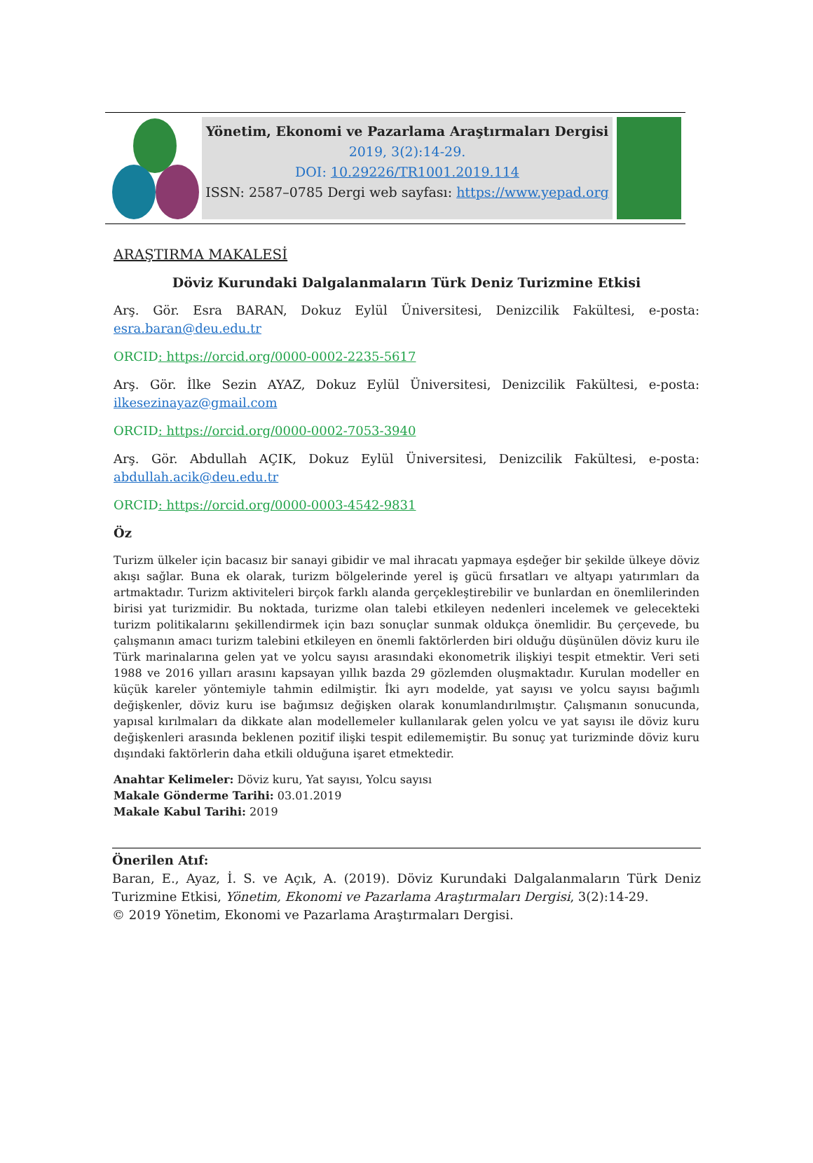Yönetim, Ekonomi ve Pazarlama Araştırmaları Dergisi
2019, 3(2):14-29.
DOI: 10.29226/TR1001.2019.114
ISSN: 2587–0785 Dergi web sayfası: https://www.yepad.org
ARAŞTIRMA MAKALESİ
Döviz Kurundaki Dalgalanmaların Türk Deniz Turizmine Etkisi
Arş. Gör. Esra BARAN, Dokuz Eylül Üniversitesi, Denizcilik Fakültesi, e-posta: esra.baran@deu.edu.tr
ORCID: https://orcid.org/0000-0002-2235-5617
Arş. Gör. İlke Sezin AYAZ, Dokuz Eylül Üniversitesi, Denizcilik Fakültesi, e-posta: ilkesezinayaz@gmail.com
ORCID: https://orcid.org/0000-0002-7053-3940
Arş. Gör. Abdullah AÇIK, Dokuz Eylül Üniversitesi, Denizcilik Fakültesi, e-posta: abdullah.acik@deu.edu.tr
ORCID: https://orcid.org/0000-0003-4542-9831
Öz
Turizm ülkeler için bacasız bir sanayi gibidir ve mal ihracatı yapmaya eşdeğer bir şekilde ülkeye döviz akışı sağlar. Buna ek olarak, turizm bölgelerinde yerel iş gücü fırsatları ve altyapı yatırımları da artmaktadır. Turizm aktiviteleri birçok farklı alanda gerçekleştirebilir ve bunlardan en önemlilerinden birisi yat turizmidir. Bu noktada, turizme olan talebi etkileyen nedenleri incelemek ve gelecekteki turizm politikalarını şekillendirmek için bazı sonuçlar sunmak oldukça önemlidir. Bu çerçevede, bu çalışmanın amacı turizm talebini etkileyen en önemli faktörlerden biri olduğu düşünülen döviz kuru ile Türk marinalarına gelen yat ve yolcu sayısı arasındaki ekonometrik ilişkiyi tespit etmektir. Veri seti 1988 ve 2016 yılları arasını kapsayan yıllık bazda 29 gözlemden oluşmaktadır. Kurulan modeller en küçük kareler yöntemiyle tahmin edilmiştir. İki ayrı modelde, yat sayısı ve yolcu sayısı bağımlı değişkenler, döviz kuru ise bağımsız değişken olarak konumlandırılmıştır. Çalışmanın sonucunda, yapısal kırılmaları da dikkate alan modellemeler kullanılarak gelen yolcu ve yat sayısı ile döviz kuru değişkenleri arasında beklenen pozitif ilişki tespit edilememiştir. Bu sonuç yat turizminde döviz kuru dışındaki faktörlerin daha etkili olduğuna işaret etmektedir.
Anahtar Kelimeler: Döviz kuru, Yat sayısı, Yolcu sayısı
Makale Gönderme Tarihi: 03.01.2019
Makale Kabul Tarihi: 2019
Önerilen Atıf:
Baran, E., Ayaz, İ. S. ve Açık, A. (2019). Döviz Kurundaki Dalgalanmaların Türk Deniz Turizmine Etkisi, Yönetim, Ekonomi ve Pazarlama Araştırmaları Dergisi, 3(2):14-29.
© 2019 Yönetim, Ekonomi ve Pazarlama Araştırmaları Dergisi.